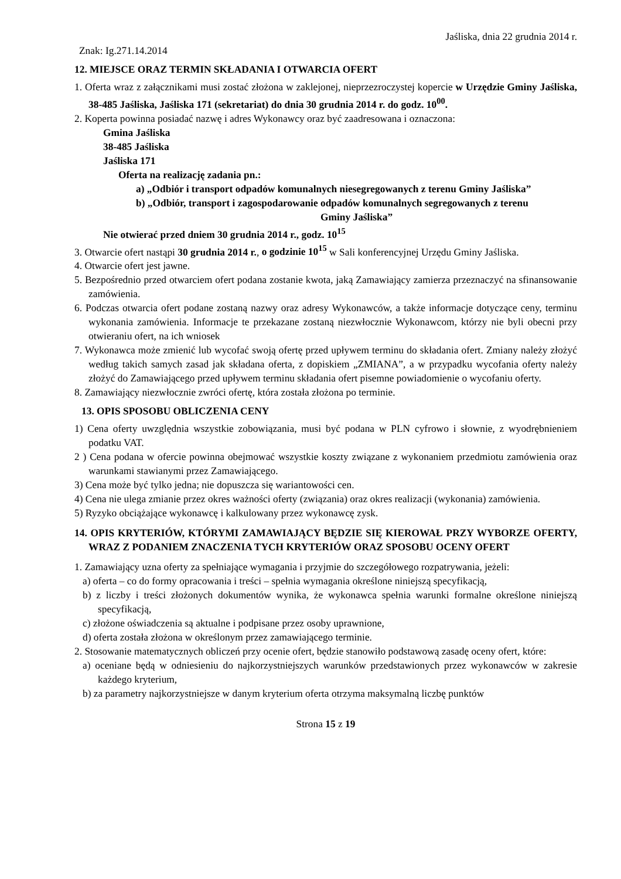Jaśliska, dnia 22 grudnia 2014 r.
Znak: Ig.271.14.2014
12. MIEJSCE ORAZ TERMIN SKŁADANIA I OTWARCIA OFERT
1. Oferta wraz z załącznikami musi zostać złożona w zaklejonej, nieprzezroczystej kopercie w Urzędzie Gminy Jaśliska, 38-485 Jaśliska, Jaśliska 171 (sekretariat) do dnia 30 grudnia 2014 r. do godz. 10<sup>00</sup>.
2. Koperta powinna posiadać nazwę i adres Wykonawcy oraz być zaadresowana i oznaczona:
Gmina Jaśliska
38-485 Jaśliska
Jaśliska 171
Oferta na realizację zadania pn.:
a) „Odbiór i transport odpadów komunalnych niesegregowanych z terenu Gminy Jaśliska”
b) „Odbiór, transport i zagospodarowanie odpadów komunalnych segregowanych z terenu
Gminy Jaśliska”
Nie otwierać przed dniem 30 grudnia 2014 r., godz. 10<sup>15</sup>
3. Otwarcie ofert nastąpi 30 grudnia 2014 r., o godzinie 10<sup>15</sup> w Sali konferencyjnej Urzędu Gminy Jaśliska.
4. Otwarcie ofert jest jawne.
5. Bezpośrednio przed otwarciem ofert podana zostanie kwota, jaką Zamawiający zamierza przeznaczyć na sfinansowanie zamówienia.
6. Podczas otwarcia ofert podane zostaną nazwy oraz adresy Wykonawców, a także informacje dotyczące ceny, terminu wykonania zamówienia. Informacje te przekazane zostaną niezwłocznie Wykonawcom, którzy nie byli obecni przy otwieraniu ofert, na ich wniosek
7. Wykonawca może zmienić lub wycofać swoją ofertę przed upływem terminu do składania ofert. Zmiany należy złożyć według takich samych zasad jak składana oferta, z dopiskiem „ZMIANA”, a w przypadku wycofania oferty należy złożyć do Zamawiającego przed upływem terminu składania ofert pisemne powiadomienie o wycofaniu oferty.
8. Zamawiający niezwłocznie zwróci ofertę, która została złożona po terminie.
13. OPIS SPOSOBU OBLICZENIA CENY
1) Cena oferty uwzględnia wszystkie zobowiązania, musi być podana w PLN cyfrowo i słownie, z wyodrębnieniem podatku VAT.
2 ) Cena podana w ofercie powinna obejmować wszystkie koszty związane z wykonaniem przedmiotu zamówienia oraz warunkami stawianymi przez Zamawiającego.
3) Cena może być tylko jedna; nie dopuszcza się wariantowości cen.
4) Cena nie ulega zmianie przez okres ważności oferty (związania) oraz okres realizacji (wykonania) zamówienia.
5) Ryzyko obciążające wykonawcę i kalkulowany przez wykonawcę zysk.
14. OPIS KRYTERIÓW, KTÓRYMI ZAMAWIAJĄCY BĘDZIE SIĘ KIEROWAŁ PRZY WYBORZE OFERTY, WRAZ Z PODANIEM ZNACZENIA TYCH KRYTERIÓW ORAZ SPOSOBU OCENY OFERT
1. Zamawiający uzna oferty za spełniające wymagania i przyjmie do szczegółowego rozpatrywania, jeżeli:
a) oferta – co do formy opracowania i treści – spełnia wymagania określone niniejszą specyfikacją,
b) z liczby i treści złożonych dokumentów wynika, że wykonawca spełnia warunki formalne określone niniejszą specyfikacją,
c) złożone oświadczenia są aktualne i podpisane przez osoby uprawnione,
d) oferta została złożona w określonym przez zamawiającego terminie.
2. Stosowanie matematycznych obliczeń przy ocenie ofert, będzie stanowiło podstawową zasadę oceny ofert, które:
a) oceniane będą w odniesieniu do najkorzystniejszych warunków przedstawionych przez wykonawców w zakresie każdego kryterium,
b) za parametry najkorzystniejsze w danym kryterium oferta otrzyma maksymalną liczbę punktów
Strona 15 z 19